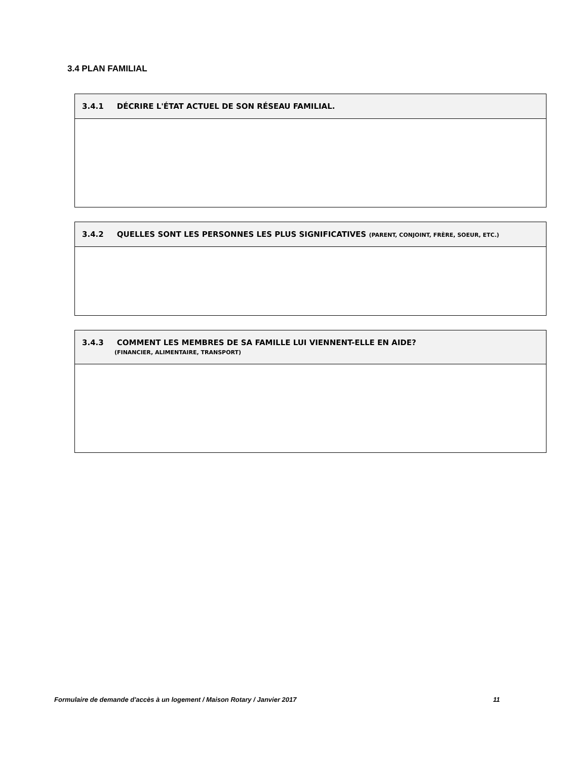3.4 PLAN FAMILIAL
| 3.4.1 DÉCRIRE L'ÉTAT ACTUEL DE SON RÉSEAU FAMILIAL. |
| --- |
| 3.4.2 QUELLES SONT LES PERSONNES LES PLUS SIGNIFICATIVES (PARENT, CONJOINT, FRÈRE, SOEUR, ETC.) |
| --- |
| 3.4.3 COMMENT LES MEMBRES DE SA FAMILLE LUI VIENNENT-ELLE EN AIDE? (FINANCIER, ALIMENTAIRE, TRANSPORT) |
| --- |
Formulaire de demande d'accès à un logement / Maison Rotary / Janvier 2017 11